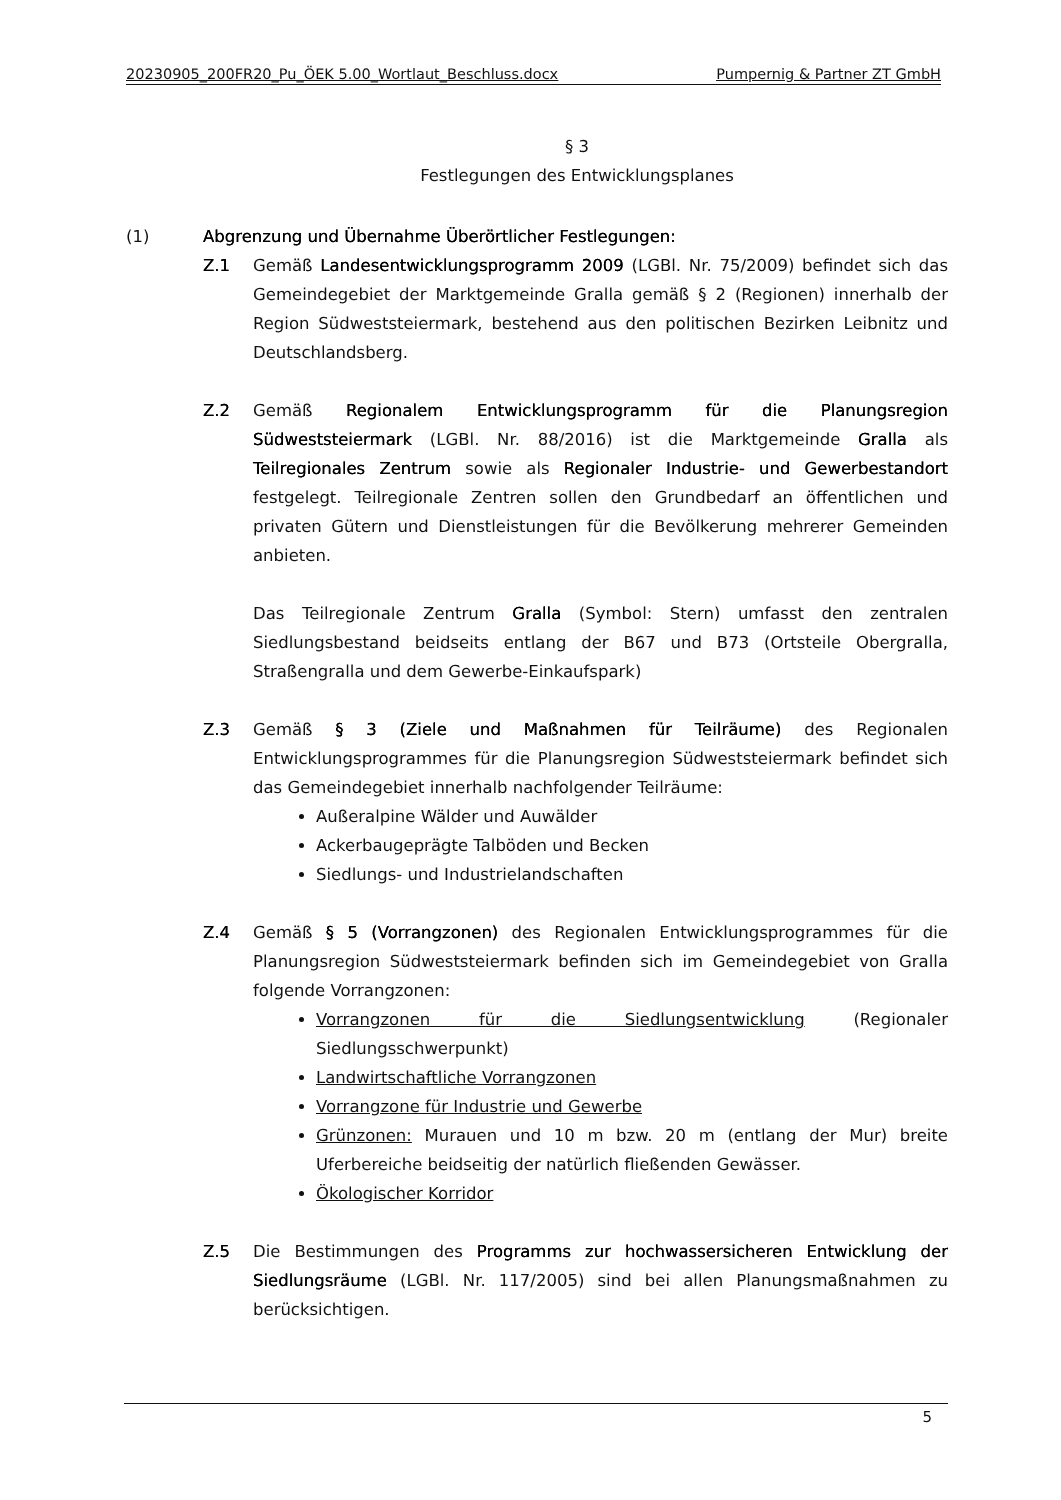20230905_200FR20_Pu_ÖEK 5.00_Wortlaut_Beschluss.docx Pumpernig & Partner ZT GmbH
§ 3
Festlegungen des Entwicklungsplanes
(1) Abgrenzung und Übernahme Überörtlicher Festlegungen:
Z.1 Gemäß Landesentwicklungsprogramm 2009 (LGBl. Nr. 75/2009) befindet sich das Gemeindegebiet der Marktgemeinde Gralla gemäß § 2 (Regionen) innerhalb der Region Südweststeiermark, bestehend aus den politischen Bezirken Leibnitz und Deutschlandsberg.
Z.2 Gemäß Regionalem Entwicklungsprogramm für die Planungsregion Südweststeiermark (LGBl. Nr. 88/2016) ist die Marktgemeinde Gralla als Teilregionales Zentrum sowie als Regionaler Industrie- und Gewerbestandort festgelegt. Teilregionale Zentren sollen den Grundbedarf an öffentlichen und privaten Gütern und Dienstleistungen für die Bevölkerung mehrerer Gemeinden anbieten.
Das Teilregionale Zentrum Gralla (Symbol: Stern) umfasst den zentralen Siedlungsbestand beidseits entlang der B67 und B73 (Ortsteile Obergralla, Straßengralla und dem Gewerbe-Einkaufspark)
Z.3 Gemäß § 3 (Ziele und Maßnahmen für Teilräume) des Regionalen Entwicklungsprogrammes für die Planungsregion Südweststeiermark befindet sich das Gemeindegebiet innerhalb nachfolgender Teilräume:
Außeralpine Wälder und Auwälder
Ackerbaugeprägte Talböden und Becken
Siedlungs- und Industrielandschaften
Z.4 Gemäß § 5 (Vorrangzonen) des Regionalen Entwicklungsprogrammes für die Planungsregion Südweststeiermark befinden sich im Gemeindegebiet von Gralla folgende Vorrangzonen:
Vorrangzonen für die Siedlungsentwicklung (Regionaler Siedlungsschwerpunkt)
Landwirtschaftliche Vorrangzonen
Vorrangzone für Industrie und Gewerbe
Grünzonen: Murauen und 10 m bzw. 20 m (entlang der Mur) breite Uferbereiche beidseitig der natürlich fließenden Gewässer.
Ökologischer Korridor
Z.5 Die Bestimmungen des Programms zur hochwassersicheren Entwicklung der Siedlungsräume (LGBl. Nr. 117/2005) sind bei allen Planungsmaßnahmen zu berücksichtigen.
5